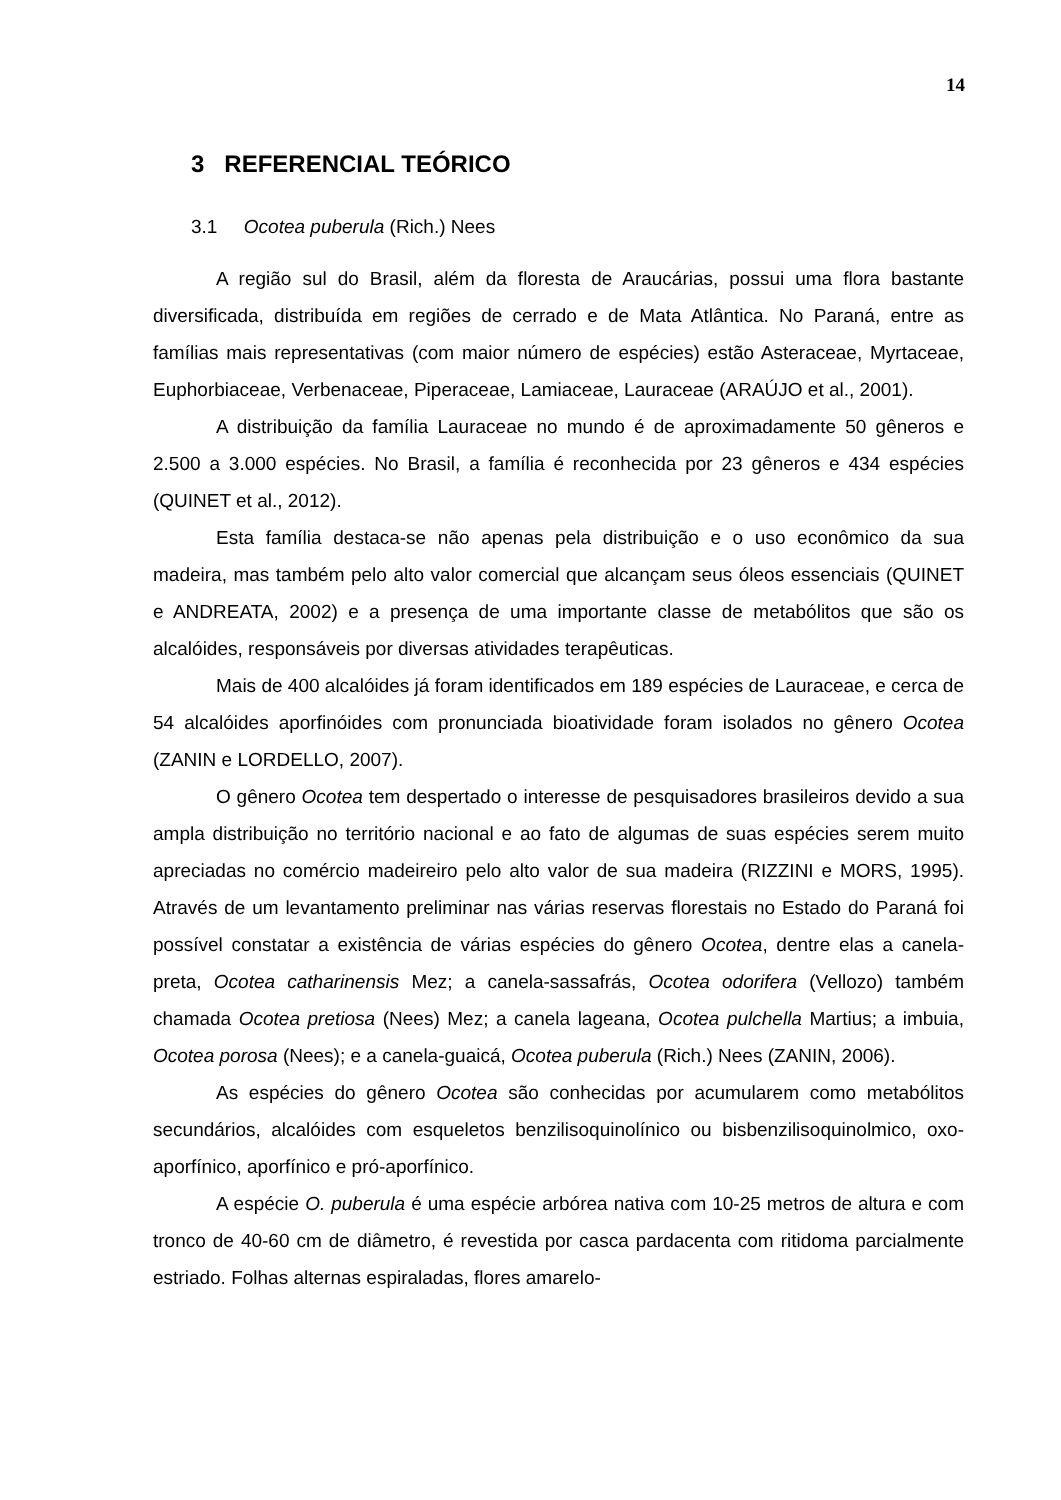14
3 REFERENCIAL TEÓRICO
3.1 Ocotea puberula (Rich.) Nees
A região sul do Brasil, além da floresta de Araucárias, possui uma flora bastante diversificada, distribuída em regiões de cerrado e de Mata Atlântica. No Paraná, entre as famílias mais representativas (com maior número de espécies) estão Asteraceae, Myrtaceae, Euphorbiaceae, Verbenaceae, Piperaceae, Lamiaceae, Lauraceae (ARAÚJO et al., 2001).
A distribuição da família Lauraceae no mundo é de aproximadamente 50 gêneros e 2.500 a 3.000 espécies. No Brasil, a família é reconhecida por 23 gêneros e 434 espécies (QUINET et al., 2012).
Esta família destaca-se não apenas pela distribuição e o uso econômico da sua madeira, mas também pelo alto valor comercial que alcançam seus óleos essenciais (QUINET e ANDREATA, 2002) e a presença de uma importante classe de metabólitos que são os alcalóides, responsáveis por diversas atividades terapêuticas.
Mais de 400 alcalóides já foram identificados em 189 espécies de Lauraceae, e cerca de 54 alcalóides aporfinóides com pronunciada bioatividade foram isolados no gênero Ocotea (ZANIN e LORDELLO, 2007).
O gênero Ocotea tem despertado o interesse de pesquisadores brasileiros devido a sua ampla distribuição no território nacional e ao fato de algumas de suas espécies serem muito apreciadas no comércio madeireiro pelo alto valor de sua madeira (RIZZINI e MORS, 1995). Através de um levantamento preliminar nas várias reservas florestais no Estado do Paraná foi possível constatar a existência de várias espécies do gênero Ocotea, dentre elas a canela-preta, Ocotea catharinensis Mez; a canela-sassafrás, Ocotea odorifera (Vellozo) também chamada Ocotea pretiosa (Nees) Mez; a canela lageana, Ocotea pulchella Martius; a imbuia, Ocotea porosa (Nees); e a canela-guaicá, Ocotea puberula (Rich.) Nees (ZANIN, 2006).
As espécies do gênero Ocotea são conhecidas por acumularem como metabólitos secundários, alcalóides com esqueletos benzilisoquinolínico ou bisbenzilisoquinolmico, oxo-aporfínico, aporfínico e pró-aporfínico.
A espécie O. puberula é uma espécie arbórea nativa com 10-25 metros de altura e com tronco de 40-60 cm de diâmetro, é revestida por casca pardacenta com ritidoma parcialmente estriado. Folhas alternas espiraladas, flores amarelo-